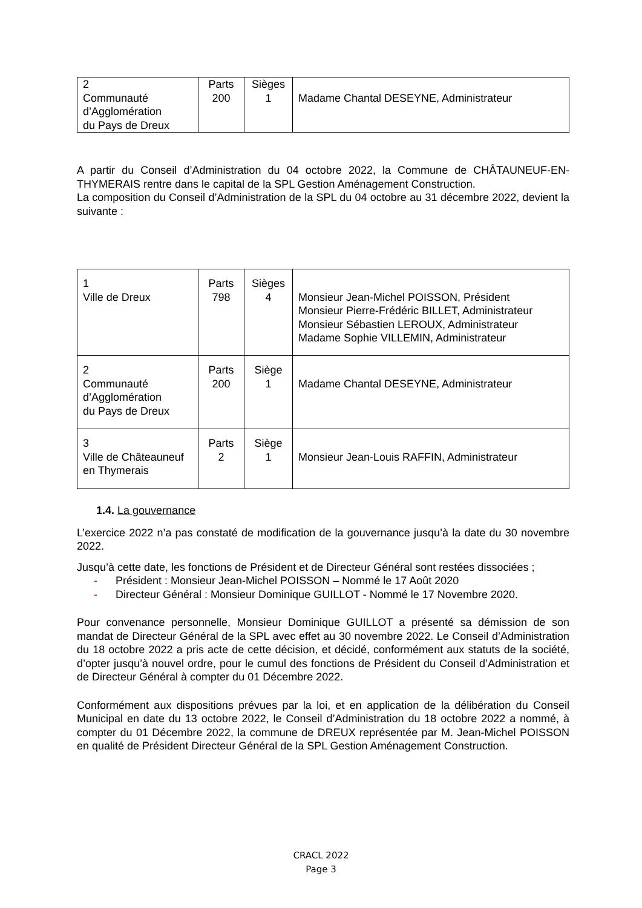| 2 Communauté d’Agglomération du Pays de Dreux | Parts 200 | Sièges 1 | Madame Chantal DESEYNE, Administrateur |
A partir du Conseil d’Administration du 04 octobre 2022, la Commune de CHÂTAUNEUF-EN-THYMERAIS rentre dans le capital de la SPL Gestion Aménagement Construction.
La composition du Conseil d’Administration de la SPL du 04 octobre au 31 décembre 2022, devient la suivante :
| 1 Ville de Dreux | Parts 798 | Sièges 4 | Monsieur Jean-Michel POISSON, Président Monsieur Pierre-Frédéric BILLET, Administrateur Monsieur Sébastien LEROUX, Administrateur Madame Sophie VILLEMIN, Administrateur |
| 2 Communauté d’Agglomération du Pays de Dreux | Parts 200 | Siège 1 | Madame Chantal DESEYNE, Administrateur |
| 3 Ville de Châteauneuf en Thymerais | Parts 2 | Siège 1 | Monsieur Jean-Louis RAFFIN, Administrateur |
1.4. La gouvernance
L’exercice 2022 n’a pas constaté de modification de la gouvernance jusqu’à la date du 30 novembre 2022.
Jusqu’à cette date, les fonctions de Président et de Directeur Général sont restées dissociées ;
- Président : Monsieur Jean-Michel POISSON – Nommé le 17 Août 2020
- Directeur Général : Monsieur Dominique GUILLOT - Nommé le 17 Novembre 2020.
Pour convenance personnelle, Monsieur Dominique GUILLOT a présenté sa démission de son mandat de Directeur Général de la SPL avec effet au 30 novembre 2022. Le Conseil d’Administration du 18 octobre 2022 a pris acte de cette décision, et décidé, conformément aux statuts de la société, d’opter jusqu’à nouvel ordre, pour le cumul des fonctions de Président du Conseil d’Administration et de Directeur Général à compter du 01 Décembre 2022.
Conformément aux dispositions prévues par la loi, et en application de la délibération du Conseil Municipal en date du 13 octobre 2022, le Conseil d’Administration du 18 octobre 2022 a nommé, à compter du 01 Décembre 2022, la commune de DREUX représentée par M. Jean-Michel POISSON en qualité de Président Directeur Général de la SPL Gestion Aménagement Construction.
CRACL 2022
Page 3